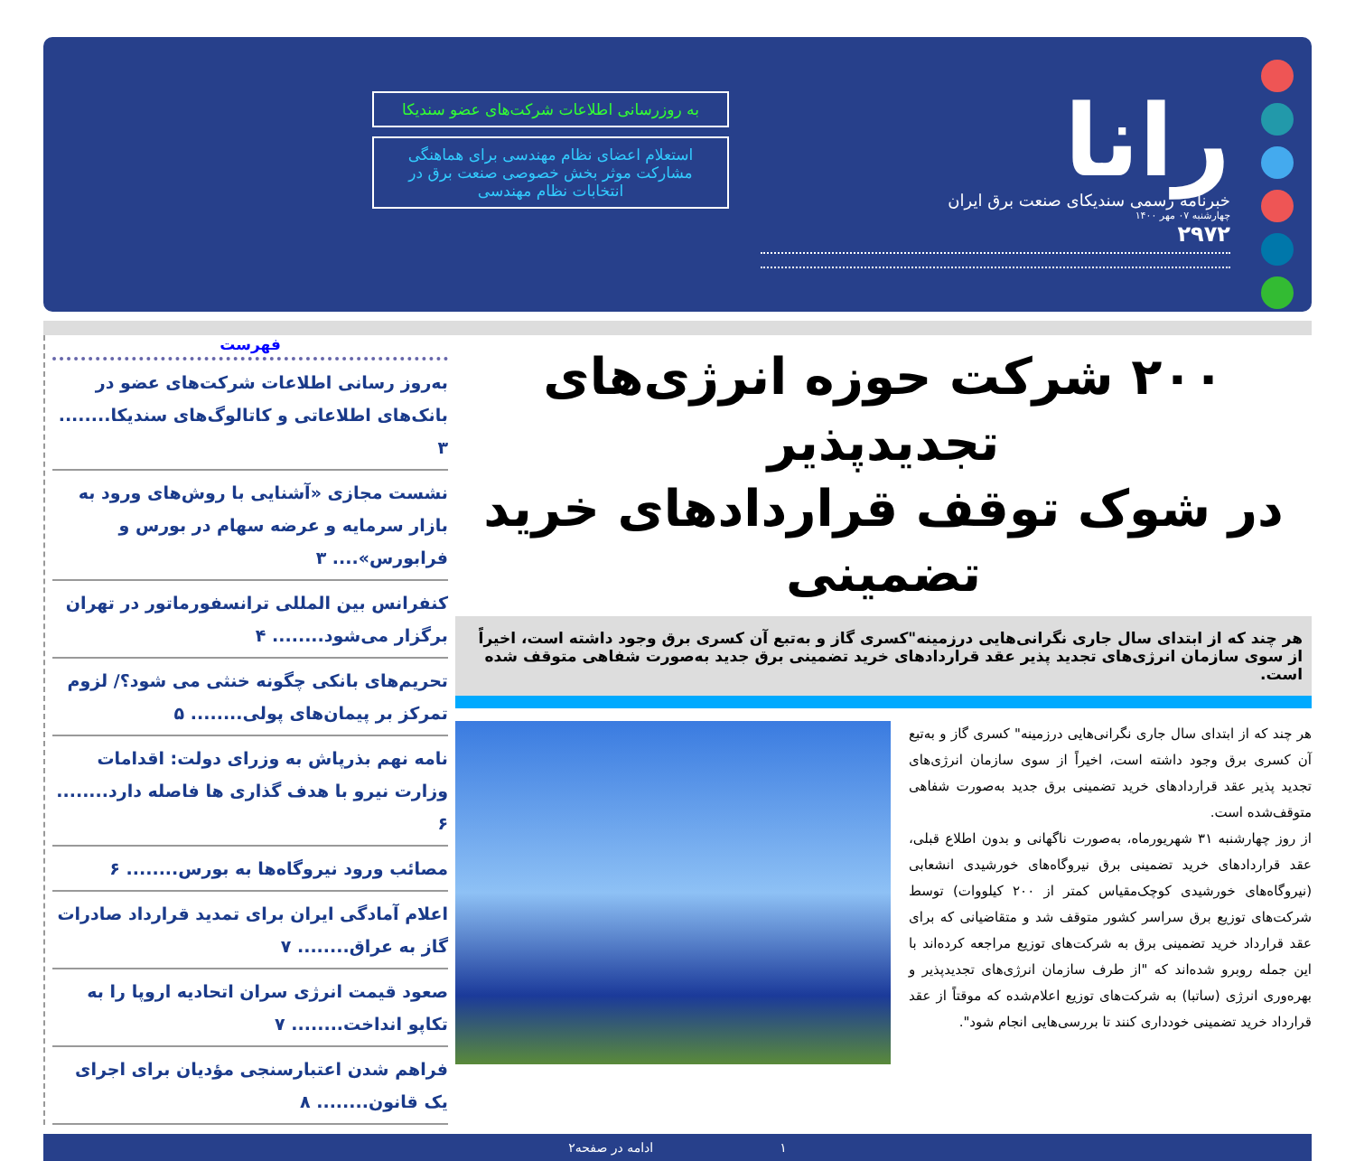رانا
خبرنامه رسمی سندیکای صنعت برق ایران
چهارشنبه ۰۷ مهر ۱۴۰۰
۲۹۷۲
به روزرسانی اطلاعات شرکت‌های عضو سندیکا
استعلام اعضای نظام مهندسی برای هماهنگی مشارکت موثر بخش خصوصی صنعت برق در انتخابات نظام مهندسی
۲۰۰ شرکت حوزه انرژی‌های تجدیدپذیر
در شوک توقف قراردادهای خرید تضمینی
هر چند که از ابتدای سال جاری نگرانی‌هایی درزمینه"کسری گاز و به‌تبع آن کسری برق وجود داشته است، اخیراً از سوی سازمان انرژی‌های تجدید پذیر عقد قراردادهای خرید تضمینی برق جدید به‌صورت شفاهی متوقف شده است.
هر چند که از ابتدای سال جاری نگرانی‌هایی درزمینه" کسری گاز و به‌تبع آن کسری برق وجود داشته است، اخیراً از سوی سازمان انرژی‌های تجدید پذیر عقد قراردادهای خرید تضمینی برق جدید به‌صورت شفاهی متوقف‌شده است.
از روز چهارشنبه ۳۱ شهریورماه، به‌صورت ناگهانی و بدون اطلاع قبلی، عقد قراردادهای خرید تضمینی برق نیروگاه‌های خورشیدی انشعابی (نیروگاه‌های خورشیدی کوچک‌مقیاس کمتر از ۲۰۰ کیلووات) توسط شرکت‌های توزیع برق سراسر کشور متوقف شد و متقاضیانی که برای عقد قرارداد خرید تضمینی برق به شرکت‌های توزیع مراجعه کرده‌اند با این جمله روبرو شده‌اند که "از طرف سازمان انرژی‌های تجدیدپذیر و بهره‌وری انرژی (ساتبا) به شرکت‌های توزیع اعلام‌شده که موقتاً از عقد قرارداد خرید تضمینی خودداری کنند تا بررسی‌هایی انجام شود".
فهرست
به‌روز رسانی اطلاعات شرکت‌های عضو در بانک‌های اطلاعاتی و کاتالوگ‌های سندیکا........ ۳
نشست مجازی «آشنایی با روش‌های ورود به بازار سرمایه و عرضه سهام در بورس و فرابورس».... ۳
کنفرانس بین المللی ترانسفورماتور در تهران برگزار می‌شود........ ۴
تحریم‌های بانکی چگونه خنثی می شود؟/ لزوم تمرکز بر پیمان‌های پولی........ ۵
نامه نهم بذرپاش به وزرای دولت: اقدامات وزارت نیرو با هدف گذاری ها فاصله دارد........ ۶
مصائب ورود نیروگاه‌ها به بورس........ ۶
اعلام آمادگی ایران برای تمدید قرارداد صادرات گاز به عراق........ ۷
صعود قیمت انرژی سران اتحادیه اروپا را به تکاپو انداخت........ ۷
فراهم شدن اعتبارسنجی مؤدیان برای اجرای یک قانون........ ۸
۱ ادامه در صفحه۲